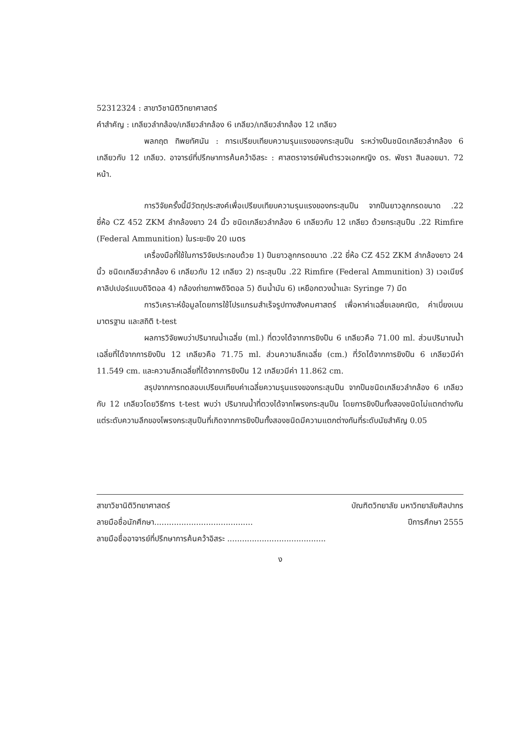52312324 : สาขาวิชานิติวิทยาศาสตร์
คำสำคัญ : เกลียวลำกล้อง/เกลียวลำกล้อง 6 เกลียว/เกลียวลำกล้อง 12 เกลียว
พลกฤต ทิพยทัศนัน : การเปรียบเทียบความรุนแรงของกระสุนปืน ระหว่างปืนชนิดเกลียวลำกล้อง 6 เกลียวกับ 12 เกลียว. อาจารย์ที่ปรึกษาการค้นคว้าอิสระ : ศาสตราจารย์พันตำรวจเอกหญิง ดร. พัชรา สินลอยมา. 72 หน้า.
การวิจัยครั้งนี้มีวัตถุประสงค์เพื่อเปรียบเทียบความรุนแรงของกระสุนปืน จากปืนยาวลูกกรดขนาด .22 ยี่ห้อ CZ 452 ZKM ลำกล้องยาว 24 นิ้ว ชนิดเกลียวลำกล้อง 6 เกลียวกับ 12 เกลียว ด้วยกระสุนปืน .22 Rimfire (Federal Ammunition) ในระยะยิง 20 เมตร
เครื่องมือที่ใช้ในการวิจัยประกอบด้วย 1) ปืนยาวลูกกรดขนาด .22 ยี่ห้อ CZ 452 ZKM ลำกล้องยาว 24 นิ้ว ชนิดเกลียวลำกล้อง 6 เกลียวกับ 12 เกลียว 2) กระสุนปืน .22 Rimfire (Federal Ammunition) 3) เวอเนียร์คาลิปเปอร์แบบดิจิตอล 4) กล้องถ่ายภาพดิจิตอล 5) ดินน้ำมัน 6) เหยือกตวงน้ำและ Syringe 7) มีด
การวิเคราะห์ข้อมูลโดยการใช้โปรแกรมสำเร็จรูปทางสังคมศาสตร์ เพื่อหาค่าเฉลี่ยเลขคณิต, ค่าเบี่ยงเบนมาตรฐาน และสถิติ t-test
ผลการวิจัยพบว่าปริมาณน้ำเฉลี่ย (ml.) ที่ตวงได้จากการยิงปืน 6 เกลียวคือ 71.00 ml. ส่วนปริมาณน้ำเฉลี่ยที่ได้จากการยิงปืน 12 เกลียวคือ 71.75 ml. ส่วนความลึกเฉลี่ย (cm.) ที่วัดได้จากการยิงปืน 6 เกลียวมีค่า 11.549 cm. และความลึกเฉลี่ยที่ได้จากการยิงปืน 12 เกลียวมีค่า 11.862 cm.
สรุปจากการทดสอบเปรียบเทียบค่าเฉลี่ยความรุนแรงของกระสุนปืน จากปืนชนิดเกลียวลำกล้อง 6 เกลียวกับ 12 เกลียวโดยวิธีการ t-test พบว่า ปริมาณน้ำที่ตวงได้จากโพรงกระสุนปืน โดยการยิงปืนทั้งสองชนิดไม่แตกต่างกัน แต่ระดับความลึกของโพรงกระสุนปืนที่เกิดจากการยิงปืนทั้งสองชนิดมีความแตกต่างกันที่ระดับนัยสำคัญ 0.05
สาขาวิชานิติวิทยาศาสตร์ บัณฑิตวิทยาลัย มหาวิทยาลัยศิลปากร
ลายมือชื่อนักศึกษา........................................ ปีการศึกษา 2555
ลายมือชื่ออาจารย์ที่ปรึกษาการค้นคว้าอิสระ ........................................
ง